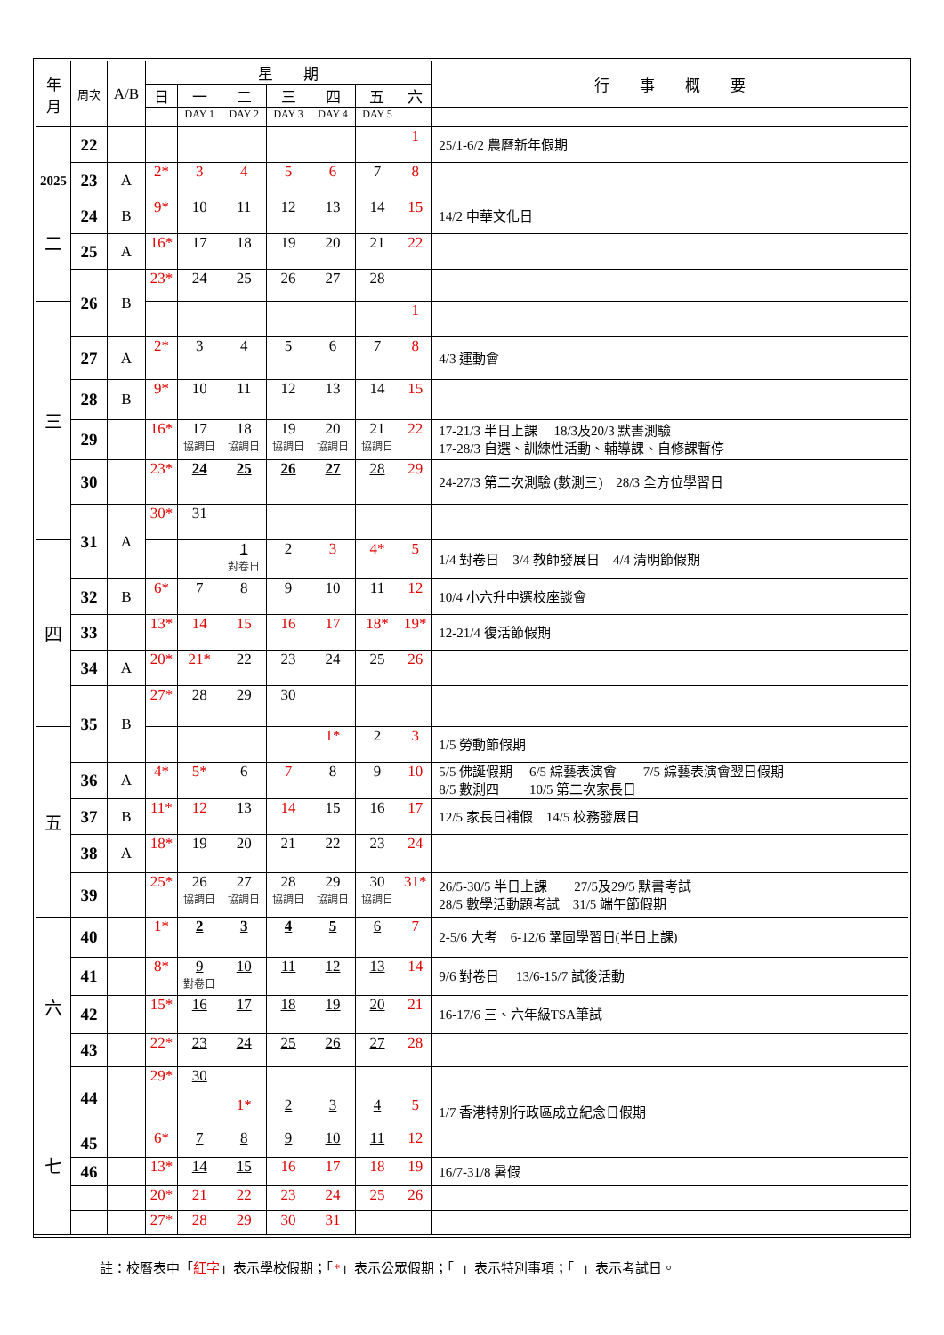| 年 月 | 周次 | A/B | 星 期 | | | | | | | 行 事 概 要 |
| --- | --- | --- | --- | --- | --- | --- | --- | --- | --- | --- |
| | | | 日 | 一 | 二 | 三 | 四 | 五 | 六 | |
| | | | | DAY 1 | DAY 2 | DAY 3 | DAY 4 | DAY 5 | | |
| 2025 二 | 22 | | | | | | | | 1 | 25/1-6/2 農曆新年假期 |
| | 23 | A | 2* | 3 | 4 | 5 | 6 | 7 | 8 | |
| | 24 | B | 9* | 10 | 11 | 12 | 13 | 14 | 15 | 14/2 中華文化日 |
| | 25 | A | 16* | 17 | 18 | 19 | 20 | 21 | 22 | |
| | 26 | B | 23* | 24 | 25 | 26 | 27 | 28 | | |
| 三 | | | | | | | | | 1 | |
| | 27 | A | 2* | 3 | 4 | 5 | 6 | 7 | 8 | 4/3 運動會 |
| | 28 | B | 9* | 10 | 11 | 12 | 13 | 14 | 15 | |
| | 29 | | 16* | 17 協調日 | 18 協調日 | 19 協調日 | 20 協調日 | 21 協調日 | 22 | 17-21/3 半日上課 18/3及20/3 默書測驗 17-28/3 自選、訓練性活動、輔導課、自修課暫停 |
| | 30 | | 23* | 24 | 25 | 26 | 27 | 28 | 29 | 24-27/3 第二次測驗 (數測三) 28/3 全方位學習日 |
| | 31 | A | 30* | 31 | | | | | | |
| 四 | | | | | 1 對卷日 | 2 | 3 | 4* | 5 | 1/4 對卷日 3/4 教師發展日 4/4 清明節假期 |
| | 32 | B | 6* | 7 | 8 | 9 | 10 | 11 | 12 | 10/4 小六升中選校座談會 |
| | 33 | | 13* | 14 | 15 | 16 | 17 | 18* | 19* | 12-21/4 復活節假期 |
| | 34 | A | 20* | 21* | 22 | 23 | 24 | 25 | 26 | |
| | 35 | B | 27* | 28 | 29 | 30 | | | | |
| 五 | | | | | | | 1* | 2 | 3 | 1/5 勞動節假期 |
| | 36 | A | 4* | 5* | 6 | 7 | 8 | 9 | 10 | 5/5 佛誕假期 6/5 綜藝表演會 7/5 綜藝表演會翌日假期 8/5 數測四 10/5 第二次家長日 |
| | 37 | B | 11* | 12 | 13 | 14 | 15 | 16 | 17 | 12/5 家長日補假 14/5 校務發展日 |
| | 38 | A | 18* | 19 | 20 | 21 | 22 | 23 | 24 | |
| | 39 | | 25* | 26 協調日 | 27 協調日 | 28 協調日 | 29 協調日 | 30 協調日 | 31* | 26/5-30/5 半日上課 27/5及29/5 默書考試 28/5 數學活動題考試 31/5 端午節假期 |
| 六 | 40 | | 1* | 2 | 3 | 4 | 5 | 6 | 7 | 2-5/6 大考 6-12/6 鞏固學習日(半日上課) |
| | 41 | | 8* | 9 對卷日 | 10 | 11 | 12 | 13 | 14 | 9/6 對卷日 13/6-15/7 試後活動 |
| | 42 | | 15* | 16 | 17 | 18 | 19 | 20 | 21 | 16-17/6 三、六年級TSA筆試 |
| | 43 | | 22* | 23 | 24 | 25 | 26 | 27 | 28 | |
| | 44 | | 29* | 30 | | | | | | |
| 七 | | | | | 1* | 2 | 3 | 4 | 5 | 1/7 香港特別行政區成立紀念日假期 |
| | 45 | | 6* | 7 | 8 | 9 | 10 | 11 | 12 | |
| | 46 | | 13* | 14 | 15 | 16 | 17 | 18 | 19 | 16/7-31/8 暑假 |
| | | | 20* | 21 | 22 | 23 | 24 | 25 | 26 | |
| | | | 27* | 28 | 29 | 30 | 31 | | | |
註：校曆表中「紅字」表示學校假期；「*」表示公眾假期；「 」表示特別事項；「 」表示考試日。